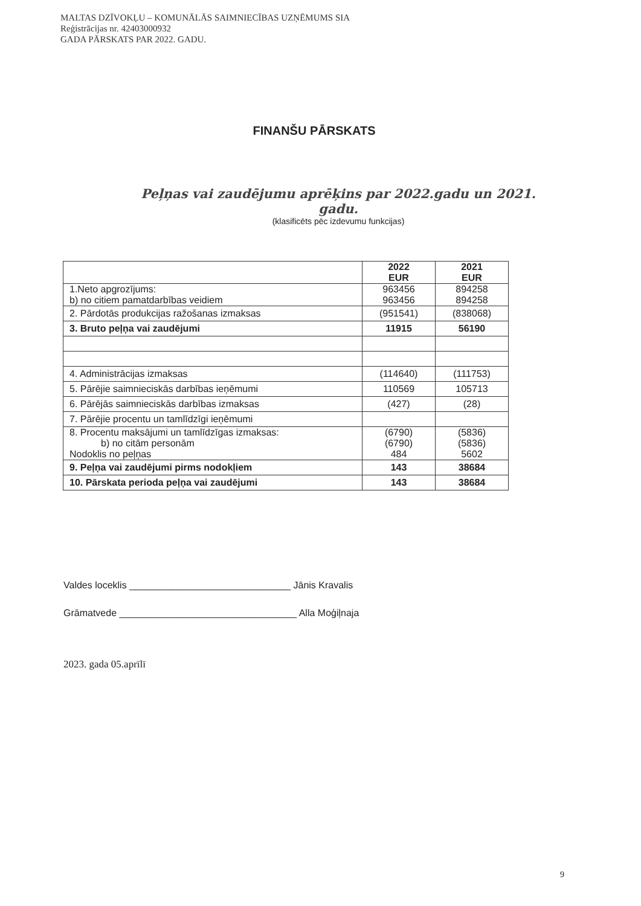MALTAS DZĪVOKĻU – KOMUNĀLĀS SAIMNIECĪBAS UZŅĒMUMS SIA
Reģistrācijas nr. 42403000932
GADA PĀRSKATS PAR 2022. GADU.
FINANŠU PĀRSKATS
Peļņas vai zaudējumu aprēķins par 2022.gadu un 2021. gadu.
(klasificēts pēc izdevumu funkcijas)
| | 2022 EUR | 2021 EUR |
| --- | --- | --- |
| 1.Neto apgrozījums: b) no citiem pamatdarbības veidiem | 963456 963456 | 894258 894258 |
| 2. Pārdotās produkcijas ražošanas izmaksas | (951541) | (838068) |
| 3. Bruto peļņa vai zaudējumi | 11915 | 56190 |
| 4. Administrācijas izmaksas | (114640) | (111753) |
| 5. Pārējie saimnieciskās darbības ieņēmumi | 110569 | 105713 |
| 6. Pārējās saimnieciskās darbības izmaksas | (427) | (28) |
| 7. Pārējie procentu un tamlīdzīgi ieņēmumi | | |
| 8. Procentu maksājumi un tamlīdzīgas izmaksas: b) no citām personām Nodoklis no peļņas | (6790) (6790) 484 | (5836) (5836) 5602 |
| 9. Peļņa vai zaudējumi pirms nodokļiem | 143 | 38684 |
| 10. Pārskata perioda peļņa vai zaudējumi | 143 | 38684 |
Valdes loceklis ______________________________ Jānis Kravalis
Grāmatvede _________________________________ Alla Moģiļnaja
2023. gada 05.aprīlī
9